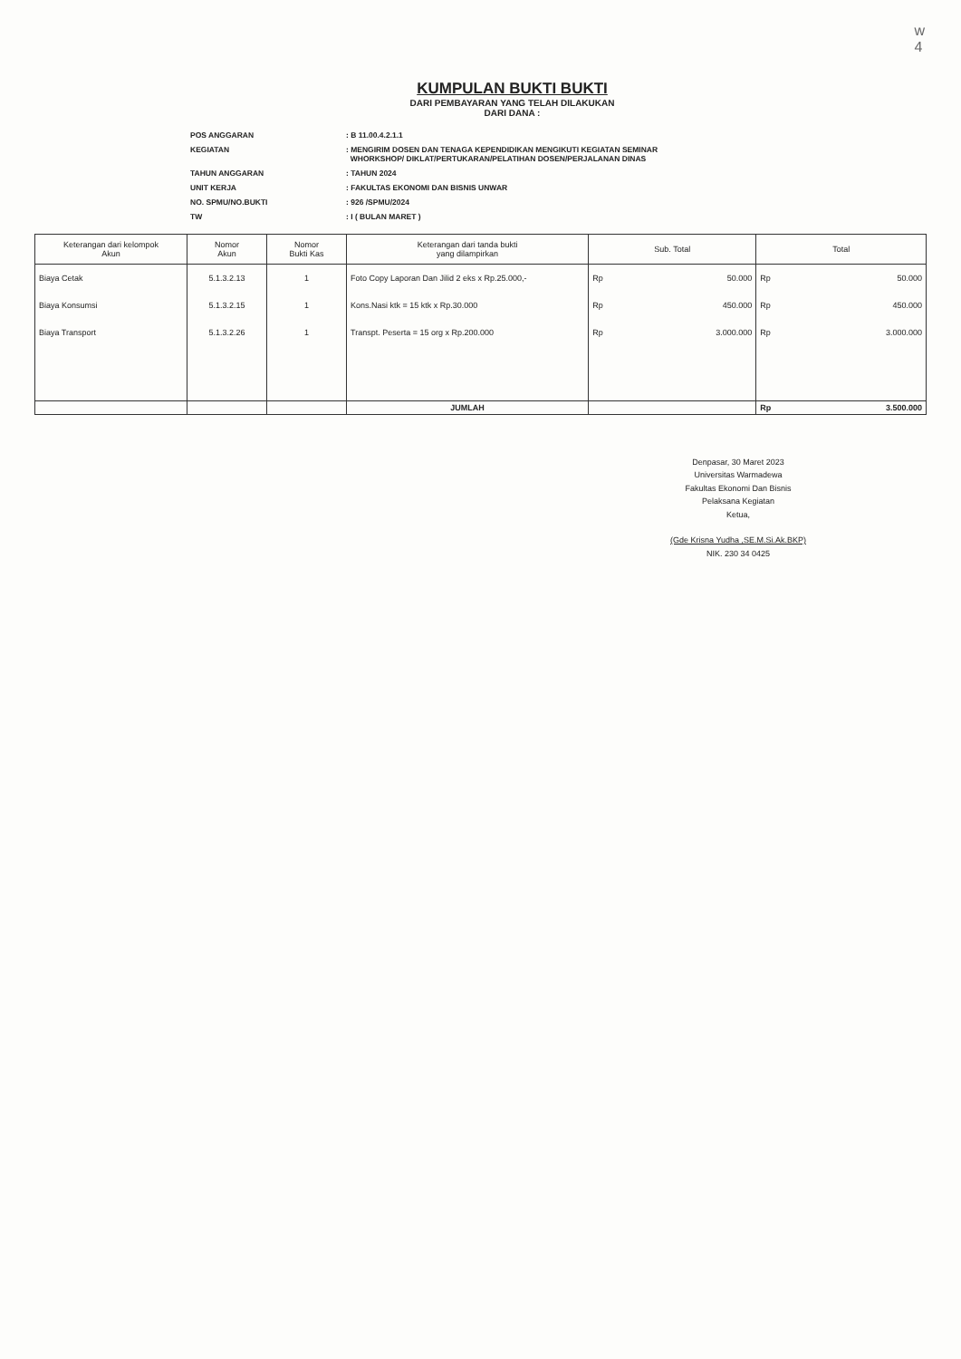w
4
KUMPULAN BUKTI BUKTI
DARI PEMBAYARAN YANG TELAH DILAKUKAN
DARI DANA :
| POS ANGGARAN | : B 11.00.4.2.1.1 |
| KEGIATAN | : MENGIRIM DOSEN DAN TENAGA KEPENDIDIKAN MENGIKUTI KEGIATAN SEMINAR WHORKSHOP/ DIKLAT/PERTUKARAN/PELATIHAN DOSEN/PERJALANAN DINAS |
| TAHUN ANGGARAN | : TAHUN 2024 |
| UNIT KERJA | : FAKULTAS EKONOMI DAN BISNIS UNWAR |
| NO. SPMU/NO.BUKTI | : 926 /SPMU/2024 |
| TW | : I ( BULAN MARET ) |
| Keterangan dari kelompok Akun | Nomor Akun | Nomor Bukti Kas | Keterangan dari tanda bukti yang dilampirkan | Sub. Total | | Total | |
| --- | --- | --- | --- | --- | --- | --- | --- |
| Biaya Cetak | 5.1.3.2.13 | 1 | Foto Copy Laporan Dan Jilid 2 eks x Rp.25.000,- | Rp | 50.000 | Rp | 50.000 |
| Biaya Konsumsi | 5.1.3.2.15 | 1 | Kons.Nasi ktk = 15 ktk x Rp.30.000 | Rp | 450.000 | Rp | 450.000 |
| Biaya Transport | 5.1.3.2.26 | 1 | Transpt. Peserta = 15 org x Rp.200.000 | Rp | 3.000.000 | Rp | 3.000.000 |
| | | | JUMLAH | | | Rp | 3.500.000 |
Denpasar, 30 Maret 2023
Universitas Warmadewa
Fakultas Ekonomi Dan Bisnis
Pelaksana Kegiatan
Ketua,
(Gde Krisna Yudha ,SE.M.Si.Ak.BKP)
NIK. 230 34 0425